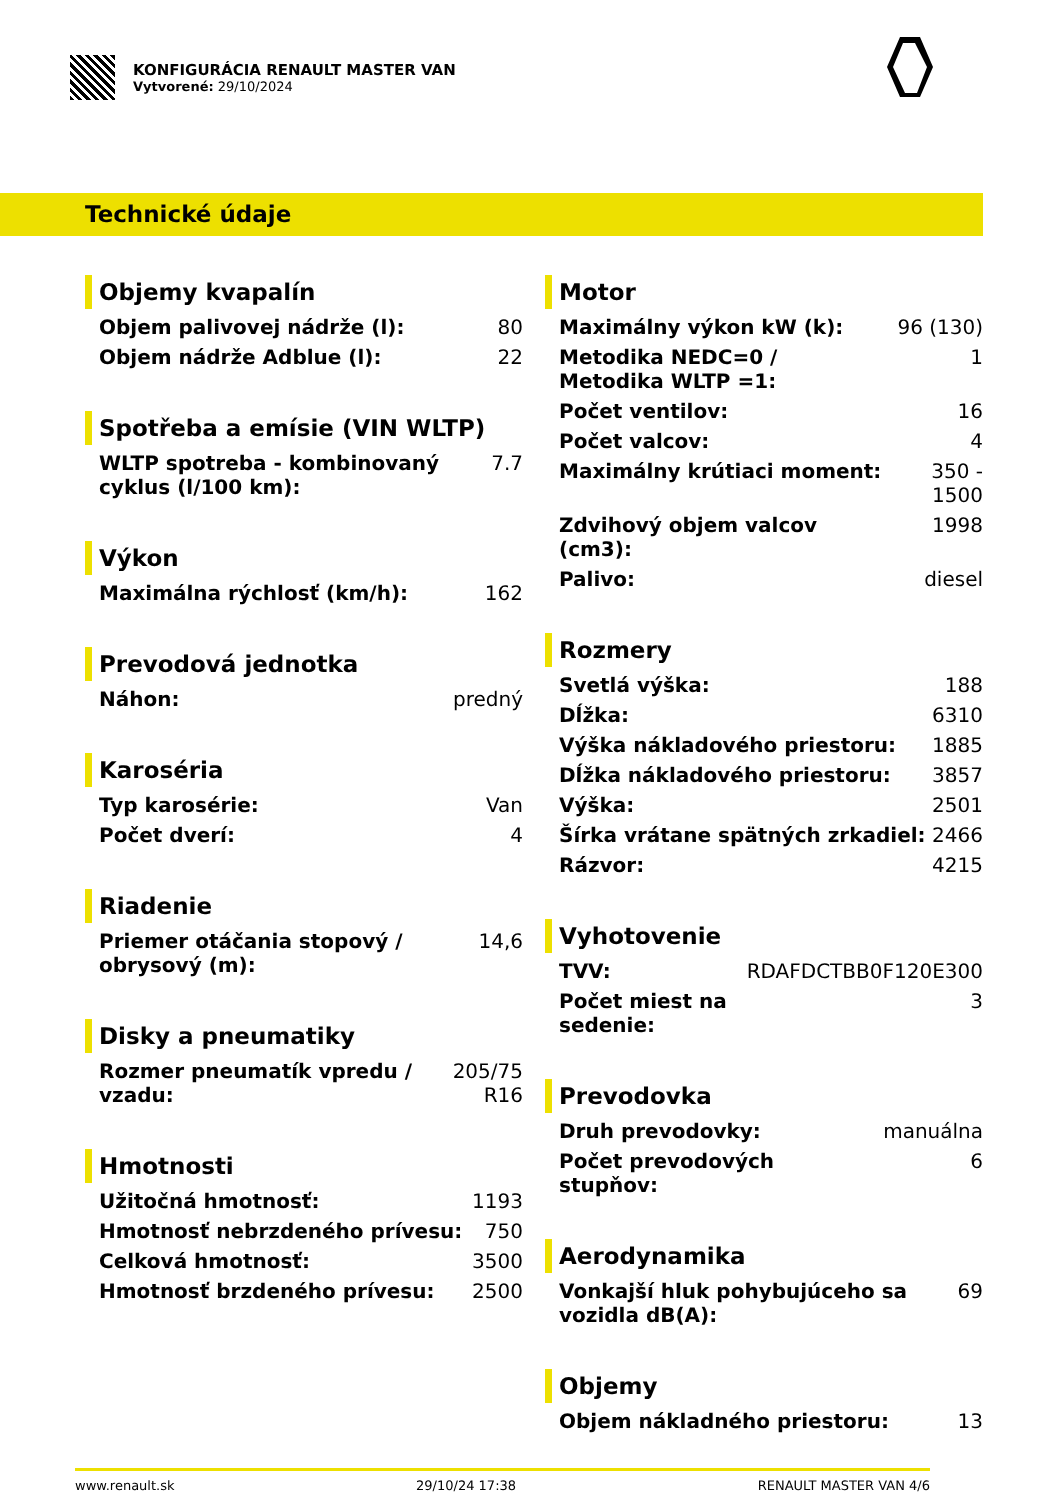KONFIGURÁCIA RENAULT MASTER VAN
Vytvorené: 29/10/2024
Technické údaje
Objemy kvapalín
| Objem palivovej nádrže (l): | 80 |
| Objem nádrže Adblue (l): | 22 |
Spotřeba a emísie (VIN WLTP)
| WLTP spotreba - kombinovaný cyklus (l/100 km): | 7.7 |
Výkon
| Maximálna rýchlosť (km/h): | 162 |
Prevodová jednotka
| Náhon: | predný |
Karoséria
| Typ karosérie: | Van |
| Počet dverí: | 4 |
Riadenie
| Priemer otáčania stopový / obrysový (m): | 14,6 |
Disky a pneumatiky
| Rozmer pneumatík vpredu / vzadu: | 205/75 R16 |
Hmotnosti
| Užitočná hmotnosť: | 1193 |
| Hmotnosť nebrzdeného prívesu: | 750 |
| Celková hmotnosť: | 3500 |
| Hmotnosť brzdeného prívesu: | 2500 |
Motor
| Maximálny výkon kW (k): | 96 (130) |
| Metodika NEDC=0 / Metodika WLTP =1: | 1 |
| Počet ventilov: | 16 |
| Počet valcov: | 4 |
| Maximálny krútiaci moment: | 350 - 1500 |
| Zdvihový objem valcov (cm3): | 1998 |
| Palivo: | diesel |
Rozmery
| Svetlá výška: | 188 |
| Dĺžka: | 6310 |
| Výška nákladového priestoru: | 1885 |
| Dĺžka nákladového priestoru: | 3857 |
| Výška: | 2501 |
| Šírka vrátane spätných zrkadiel: | 2466 |
| Rázvor: | 4215 |
Vyhotovenie
| TVV: | RDAFDCTBB0F120E300 |
| Počet miest na sedenie: | 3 |
Prevodovka
| Druh prevodovky: | manuálna |
| Počet prevodových stupňov: | 6 |
Aerodynamika
| Vonkajší hluk pohybujúceho sa vozidla dB(A): | 69 |
Objemy
| Objem nákladného priestoru: | 13 |
www.renault.sk 29/10/24 17:38 RENAULT MASTER VAN 4/6